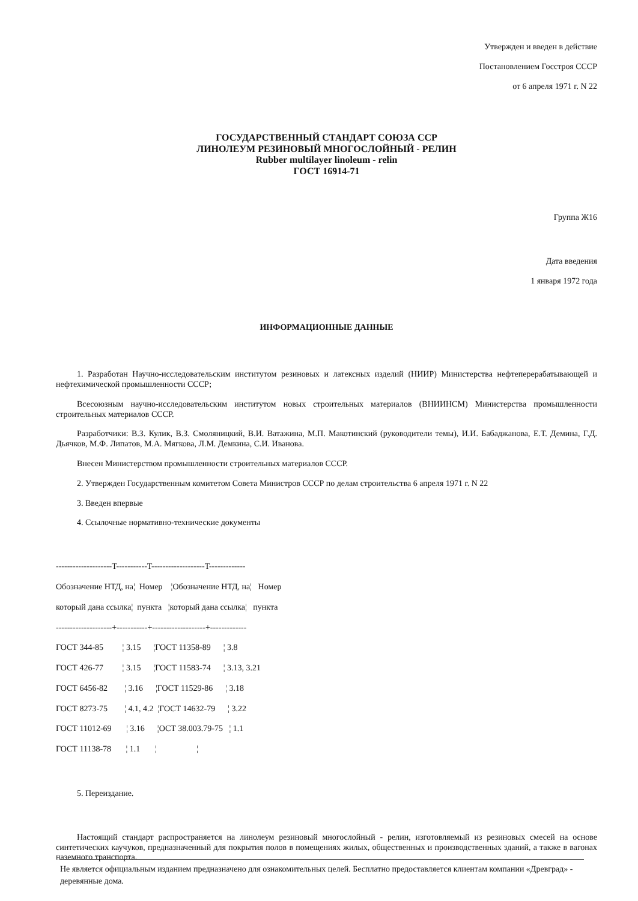Утвержден и введен в действие
Постановлением Госстроя СССР
от 6 апреля 1971 г. N 22
ГОСУДАРСТВЕННЫЙ СТАНДАРТ СОЮЗА ССР
ЛИНОЛЕУМ РЕЗИНОВЫЙ МНОГОСЛОЙНЫЙ - РЕЛИН
Rubber multilayer linoleum - relin
ГОСТ 16914-71
Группа Ж16
Дата введения
1 января 1972 года
ИНФОРМАЦИОННЫЕ ДАННЫЕ
1. Разработан Научно-исследовательским институтом резиновых и латексных изделий (НИИР) Министерства нефтеперерабатывающей и нефтехимической промышленности СССР;
Всесоюзным научно-исследовательским институтом новых строительных материалов (ВНИИНСМ) Министерства промышленности строительных материалов СССР.
Разработчики: В.З. Кулик, В.З. Смоляницкий, В.И. Ватажина, М.П. Макотинский (руководители темы), И.И. Бабаджанова, Е.Т. Демина, Г.Д. Дьячков, М.Ф. Липатов, М.А. Мягкова, Л.М. Демкина, С.И. Иванова.
Внесен Министерством промышленности строительных материалов СССР.
2. Утвержден Государственным комитетом Совета Министров СССР по делам строительства 6 апреля 1971 г. N 22
3. Введен впервые
4. Ссылочные нормативно-технические документы
--------------------T-----------T-------------------T-------------
Обозначение НТД, на¦ Номер ¦Обозначение НТД, на¦ Номер
который дана ссылка¦ пункта ¦который дана ссылка¦ пункта
--------------------+-----------+-------------------+-------------
ГОСТ 344-85 ¦ 3.15 ¦ГОСТ 11358-89 ¦ 3.8
ГОСТ 426-77 ¦ 3.15 ¦ГОСТ 11583-74 ¦ 3.13, 3.21
ГОСТ 6456-82 ¦ 3.16 ¦ГОСТ 11529-86 ¦ 3.18
ГОСТ 8273-75 ¦ 4.1, 4.2 ¦ГОСТ 14632-79 ¦ 3.22
ГОСТ 11012-69 ¦ 3.16 ¦ОСТ 38.003.79-75 ¦ 1.1
ГОСТ 11138-78 ¦ 1.1 ¦ ¦
5. Переиздание.
Настоящий стандарт распространяется на линолеум резиновый многослойный - релин, изготовляемый из резиновых смесей на основе синтетических каучуков, предназначенный для покрытия полов в помещениях жилых, общественных и производственных зданий, а также в вагонах наземного транспорта.
Не является официальным изданием предназначено для ознакомительных целей. Бесплатно предоставляется клиентам компании «Древград» - деревянные дома.